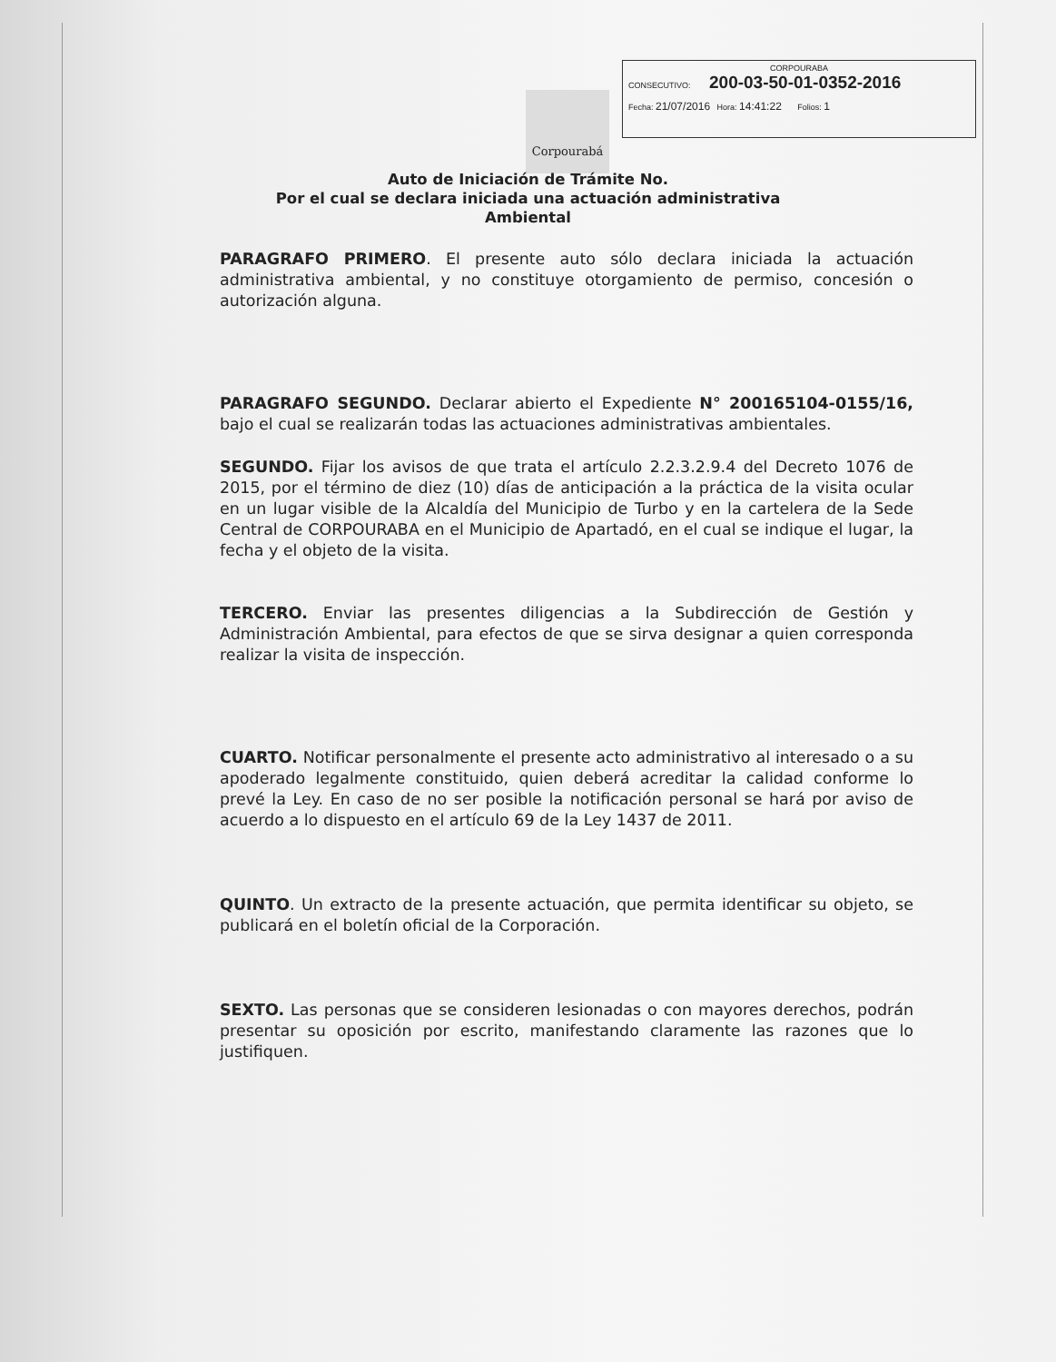Corpourabá
CORPOURABA
CONSECUTIVO: 200-03-50-01-0352-2016
Fecha: 21/07/2016 Hora: 14:41:22 Folios: 1
Auto de Iniciación de Trámite No.
Por el cual se declara iniciada una actuación administrativa
Ambiental
PARAGRAFO PRIMERO. El presente auto sólo declara iniciada la actuación administrativa ambiental, y no constituye otorgamiento de permiso, concesión o autorización alguna.
PARAGRAFO SEGUNDO. Declarar abierto el Expediente N° 200165104-0155/16, bajo el cual se realizarán todas las actuaciones administrativas ambientales.
SEGUNDO. Fijar los avisos de que trata el artículo 2.2.3.2.9.4 del Decreto 1076 de 2015, por el término de diez (10) días de anticipación a la práctica de la visita ocular en un lugar visible de la Alcaldía del Municipio de Turbo y en la cartelera de la Sede Central de CORPOURABA en el Municipio de Apartadó, en el cual se indique el lugar, la fecha y el objeto de la visita.
TERCERO. Enviar las presentes diligencias a la Subdirección de Gestión y Administración Ambiental, para efectos de que se sirva designar a quien corresponda realizar la visita de inspección.
CUARTO. Notificar personalmente el presente acto administrativo al interesado o a su apoderado legalmente constituido, quien deberá acreditar la calidad conforme lo prevé la Ley. En caso de no ser posible la notificación personal se hará por aviso de acuerdo a lo dispuesto en el artículo 69 de la Ley 1437 de 2011.
QUINTO. Un extracto de la presente actuación, que permita identificar su objeto, se publicará en el boletín oficial de la Corporación.
SEXTO. Las personas que se consideren lesionadas o con mayores derechos, podrán presentar su oposición por escrito, manifestando claramente las razones que lo justifiquen.